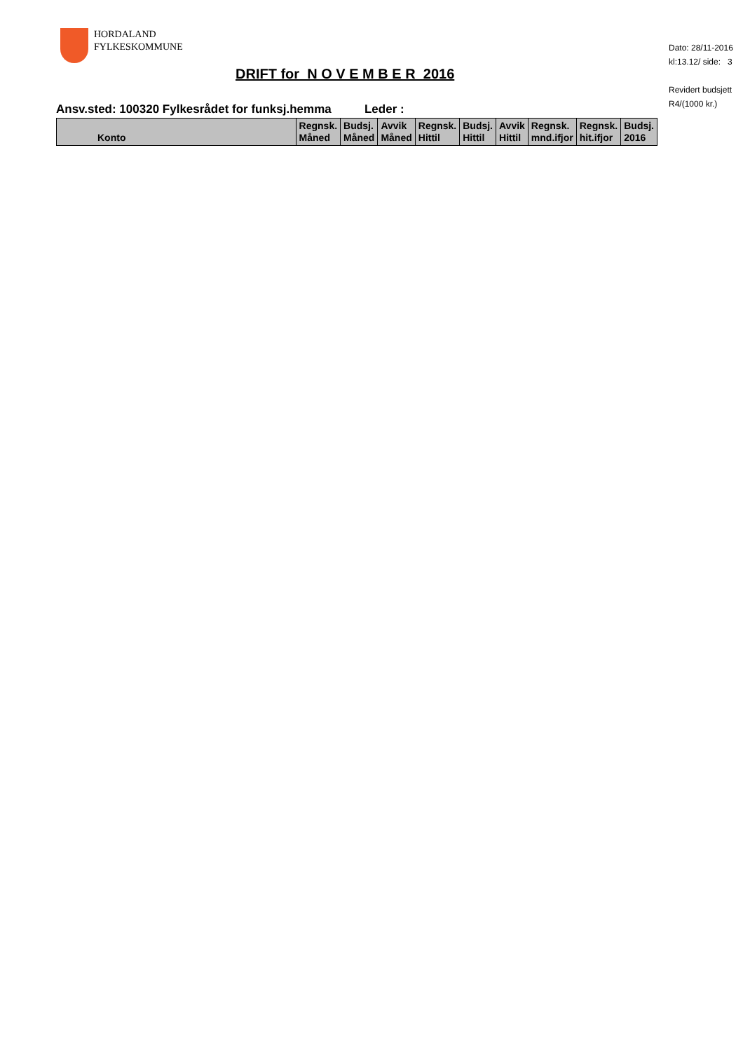HORDALAND
FYLKESKOMMUNE
Dato: 28/11-2016
kl:13.12/ side: 3
Revidert budsjett
R4/(1000 kr.)
DRIFT for N O V E M B E R 2016
Ansv.sted: 100320 Fylkesrådet for funksj.hemma Leder :
| Konto | Regnsk. Måned | Budsj. Måned | Avvik Måned | Regnsk. Hittil | Budsj. Hittil | Avvik Hittil | Regnsk. mnd.ifjor | Regnsk. hit.ifjor | Budsj. 2016 |
| --- | --- | --- | --- | --- | --- | --- | --- | --- | --- |